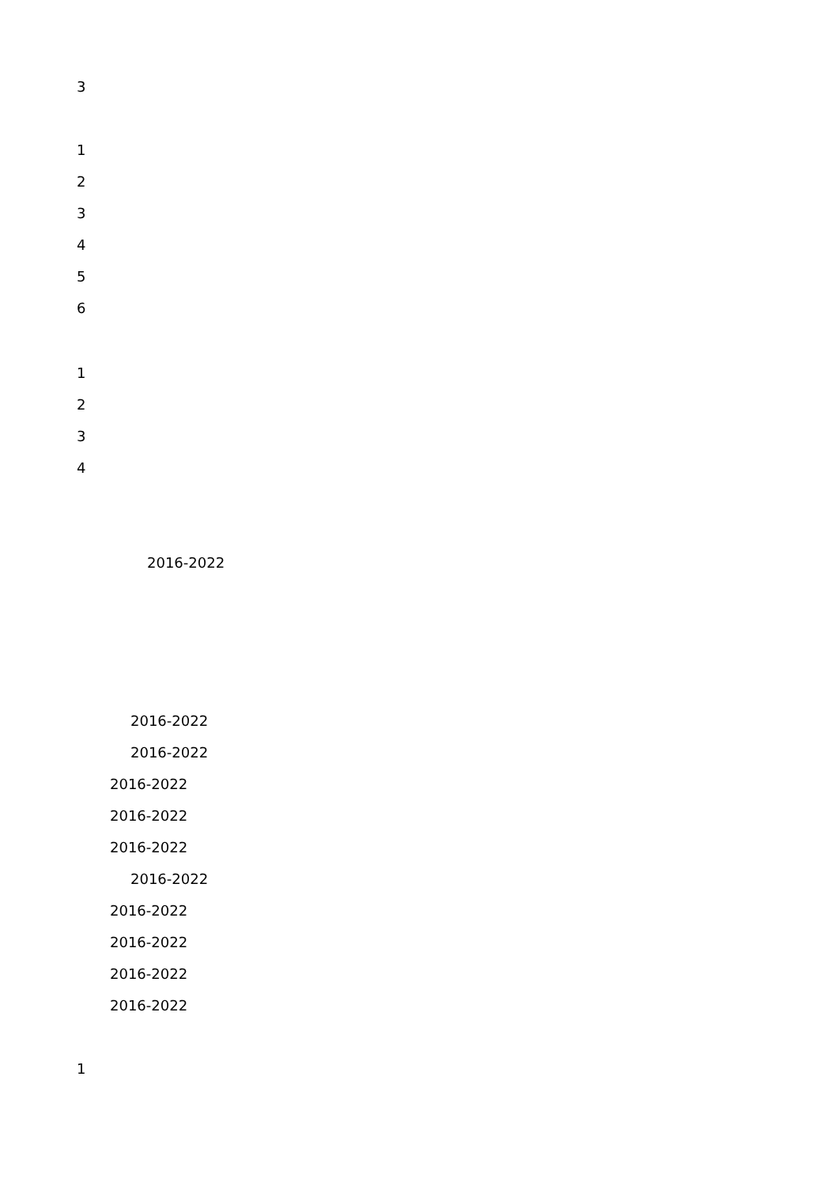3
1
2
3
4
5
6
1
2
3
4
2016-2022
2016-2022
2016-2022
2016-2022
2016-2022
2016-2022
2016-2022
2016-2022
2016-2022
2016-2022
2016-2022
1